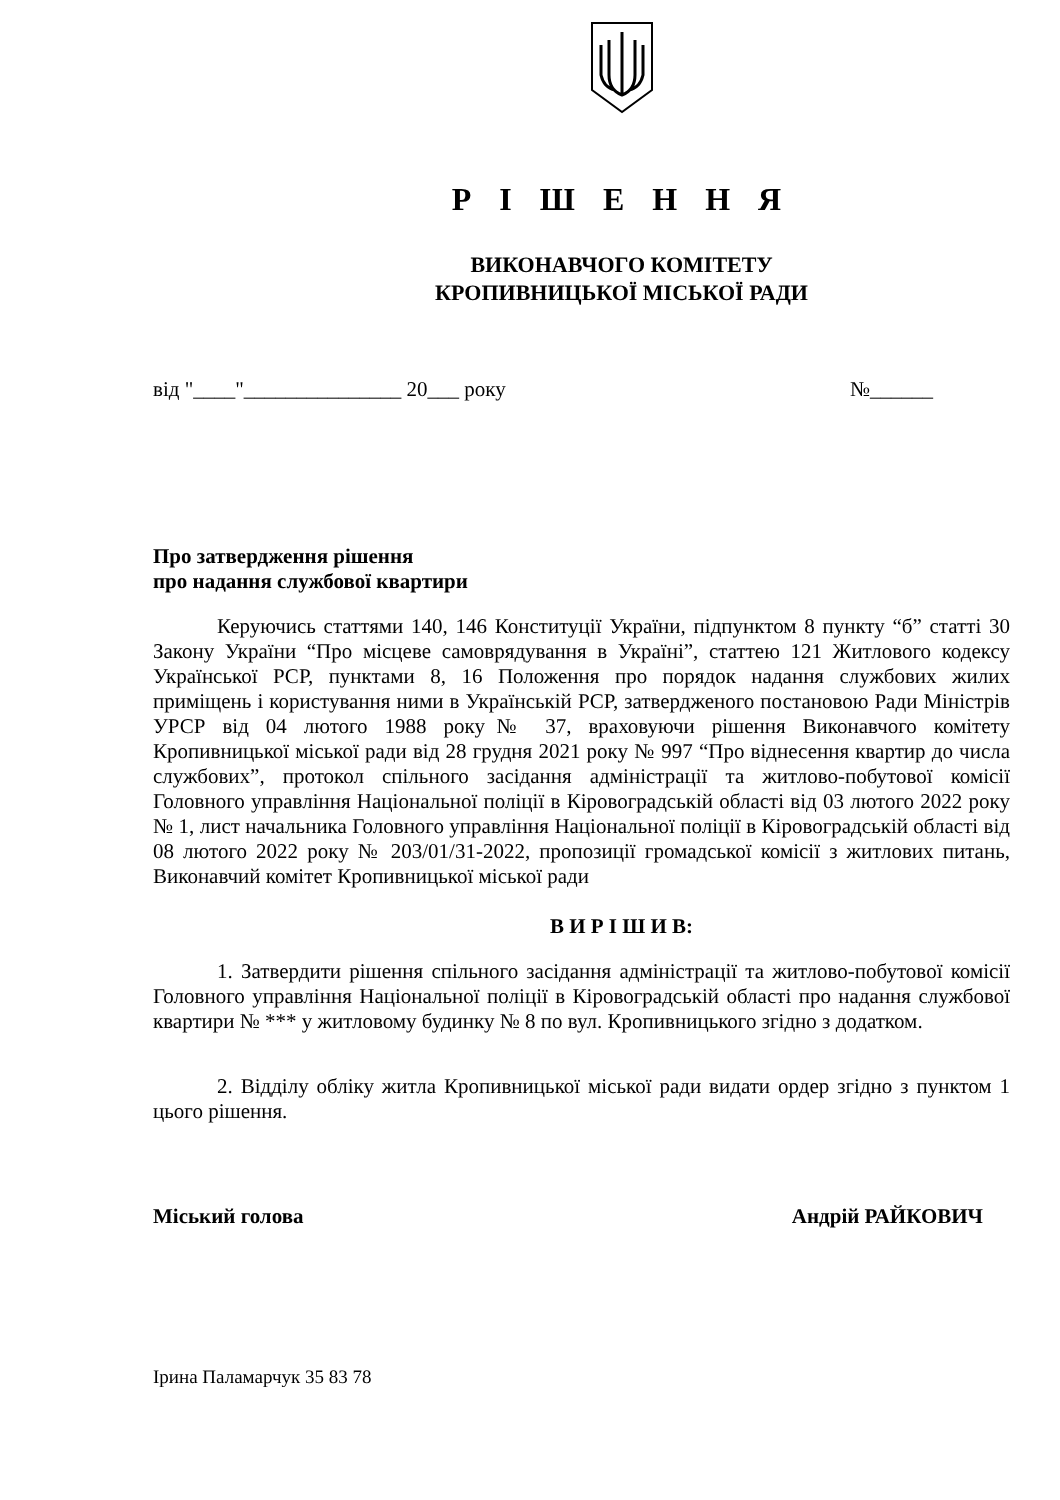Р І Ш Е Н Н Я
ВИКОНАВЧОГО КОМІТЕТУ
КРОПИВНИЦЬКОЇ МІСЬКОЇ РАДИ
від "____"_______________ 20___ року №______
Про затвердження рішення
про надання службової квартири
Керуючись статтями 140, 146 Конституції України, підпунктом 8 пункту “б” статті 30 Закону України “Про місцеве самоврядування в Україні”, статтею 121 Житлового кодексу Української РСР, пунктами 8, 16 Положення про порядок надання службових жилих приміщень і користування ними в Українській РСР, затвердженого постановою Ради Міністрів УРСР від 04 лютого 1988 року№ 37, враховуючи рішення Виконавчого комітету Кропивницької міської ради від 28 грудня 2021 року № 997 “Про віднесення квартир до числа службових”, протокол спільного засідання адміністрації та житлово-побутової комісії Головного управління Національної поліції в Кіровоградській області від 03 лютого 2022 року № 1, лист начальника Головного управління Національної поліції в Кіровоградській області від 08 лютого 2022 року № 203/01/31-2022, пропозиції громадської комісії з житлових питань, Виконавчий комітет Кропивницької міської ради
В И Р І Ш И В:
1. Затвердити рішення спільного засідання адміністрації та житлово-побутової комісії Головного управління Національної поліції в Кіровоградській області про надання службової квартири № *** у житловому будинку № 8 по вул. Кропивницького згідно з додатком.
2. Відділу обліку житла Кропивницької міської ради видати ордер згідно з пунктом 1 цього рішення.
Міський голова Андрій РАЙКОВИЧ
Ірина Паламарчук 35 83 78